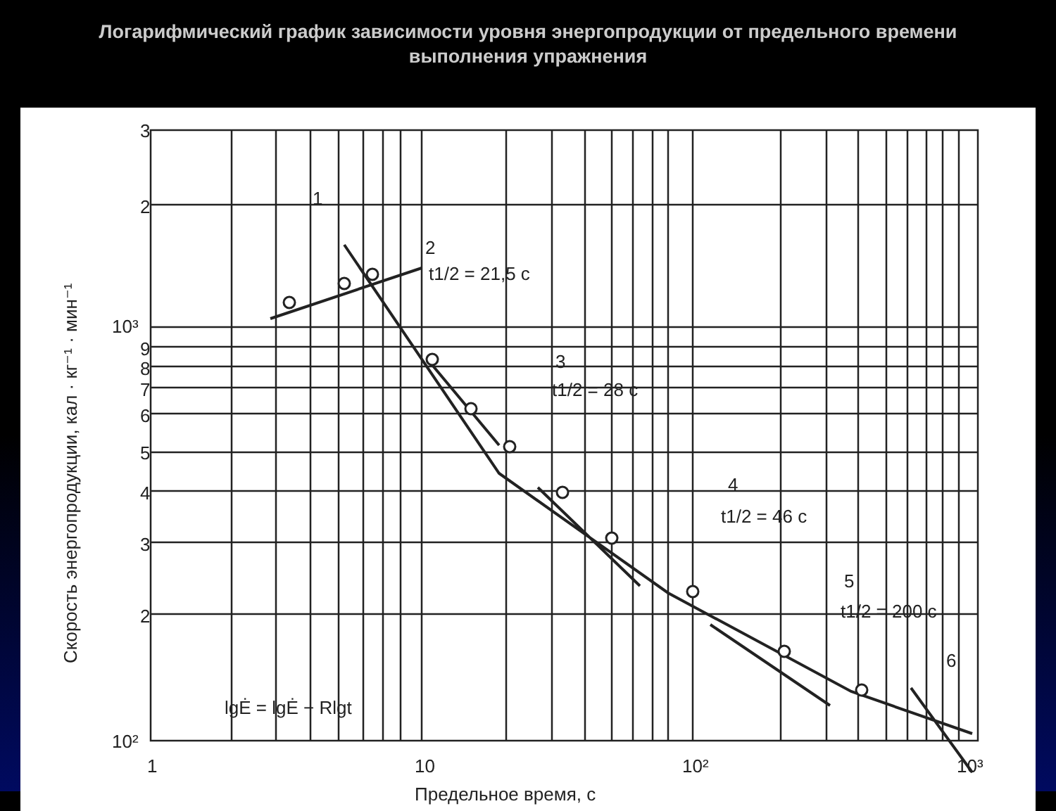Логарифмический график зависимости уровня энергопродукции от предельного времени выполнения упражнения
3
2
10³
9
8
7
6
5
4
3
2
10²
1
10
10²
10³
Предельное время, с
Скорость энергопродукции, кал · кг⁻¹ · мин⁻¹
1
2
t1/2 = 21,5 c
3
t1/2 = 28 c
4
t1/2 = 46 c
5
t1/2 = 200 c
6
lgĖ = lgĖ − Rlgt